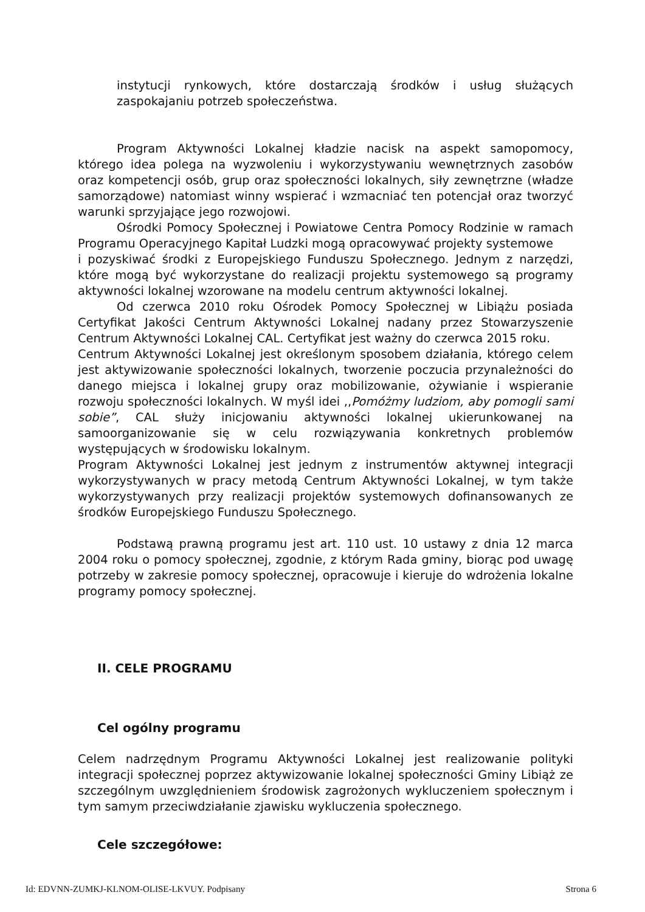instytucji rynkowych, które dostarczają środków i usług służących zaspokajaniu potrzeb społeczeństwa.
Program Aktywności Lokalnej kładzie nacisk na aspekt samopomocy, którego idea polega na wyzwoleniu i wykorzystywaniu wewnętrznych zasobów oraz kompetencji osób, grup oraz społeczności lokalnych, siły zewnętrzne (władze samorządowe) natomiast winny wspierać i wzmacniać ten potencjał oraz tworzyć warunki sprzyjające jego rozwojowi.
Ośrodki Pomocy Społecznej i Powiatowe Centra Pomocy Rodzinie w ramach Programu Operacyjnego Kapitał Ludzki mogą opracowywać projekty systemowe
i pozyskiwać środki z Europejskiego Funduszu Społecznego. Jednym z narzędzi, które mogą być wykorzystane do realizacji projektu systemowego są programy aktywności lokalnej wzorowane na modelu centrum aktywności lokalnej.
Od czerwca 2010 roku Ośrodek Pomocy Społecznej w Libiążu posiada Certyfikat Jakości Centrum Aktywności Lokalnej nadany przez Stowarzyszenie Centrum Aktywności Lokalnej CAL. Certyfikat jest ważny do czerwca 2015 roku.
Centrum Aktywności Lokalnej jest określonym sposobem działania, którego celem jest aktywizowanie społeczności lokalnych, tworzenie poczucia przynależności do danego miejsca i lokalnej grupy oraz mobilizowanie, ożywianie i wspieranie rozwoju społeczności lokalnych. W myśl idei ,,Pomóżmy ludziom, aby pomogli sami sobie”, CAL służy inicjowaniu aktywności lokalnej ukierunkowanej na samoorganizowanie się w celu rozwiązywania konkretnych problemów występujących w środowisku lokalnym.
Program Aktywności Lokalnej jest jednym z instrumentów aktywnej integracji wykorzystywanych w pracy metodą Centrum Aktywności Lokalnej, w tym także wykorzystywanych przy realizacji projektów systemowych dofinansowanych ze środków Europejskiego Funduszu Społecznego.
Podstawą prawną programu jest art. 110 ust. 10 ustawy z dnia 12 marca 2004 roku o pomocy społecznej, zgodnie, z którym Rada gminy, biorąc pod uwagę potrzeby w zakresie pomocy społecznej, opracowuje i kieruje do wdrożenia lokalne programy pomocy społecznej.
II. CELE PROGRAMU
Cel ogólny programu
Celem nadrzędnym Programu Aktywności Lokalnej jest realizowanie polityki integracji społecznej poprzez aktywizowanie lokalnej społeczności Gminy Libiąż ze szczególnym uwzględnieniem środowisk zagrożonych wykluczeniem społecznym i tym samym przeciwdziałanie zjawisku wykluczenia społecznego.
Cele szczegółowe:
Id: EDVNN-ZUMKJ-KLNOM-OLISE-LKVUY. Podpisany Strona 6